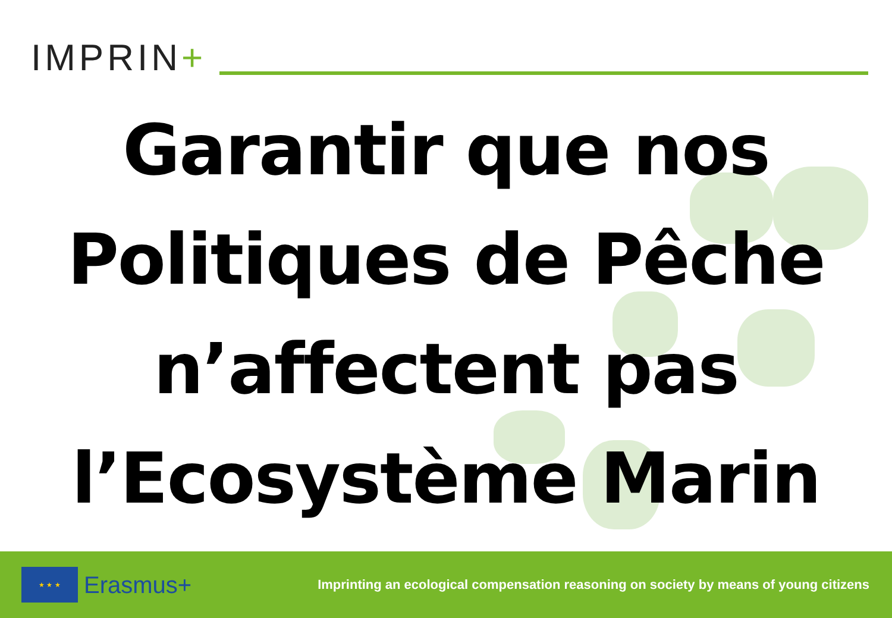IMPRIN+
Garantir que nos
Politiques de Pêche
n’affectent pas
l’Ecosystème Marin
★ ★ ★
Erasmus+
Imprinting an ecological compensation reasoning on society by means of young citizens